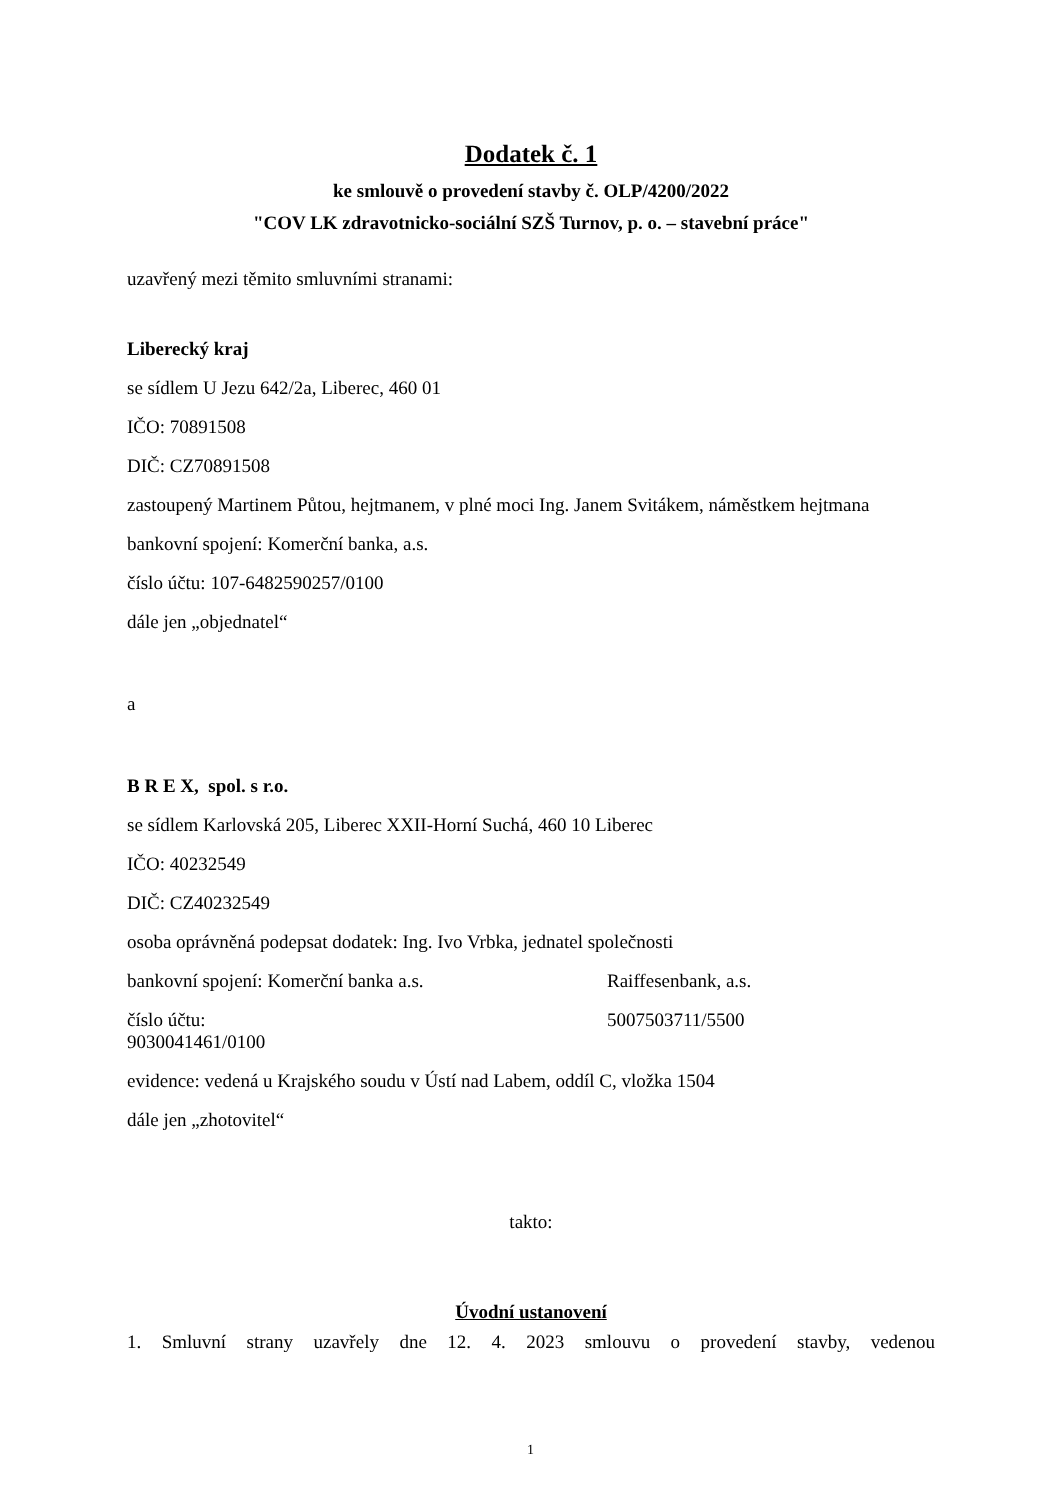Dodatek č. 1
ke smlouvě o provedení stavby č. OLP/4200/2022
"COV LK zdravotnicko-sociální SZŠ Turnov, p. o. – stavební práce"
uzavřený mezi těmito smluvními stranami:
Liberecký kraj
se sídlem U Jezu 642/2a, Liberec, 460 01
IČO: 70891508
DIČ: CZ70891508
zastoupený Martinem Půtou, hejtmanem, v plné moci Ing. Janem Svitákem, náměstkem hejtmana
bankovní spojení: Komerční banka, a.s.
číslo účtu: 107-6482590257/0100
dále jen „objednatel“
a
B R E X, spol. s r.o.
se sídlem Karlovská 205, Liberec XXII-Horní Suchá, 460 10 Liberec
IČO: 40232549
DIČ: CZ40232549
osoba oprávněná podepsat dodatek: Ing. Ivo Vrbka, jednatel společnosti
bankovní spojení: Komerční banka a.s. Raiffesenbank, a.s.
číslo účtu: 9030041461/0100 5007503711/5500
evidence: vedená u Krajského soudu v Ústí nad Labem, oddíl C, vložka 1504
dále jen „zhotovitel“
takto:
Úvodní ustanovení
1. Smluvní strany uzavřely dne 12. 4. 2023 smlouvu o provedení stavby, vedenou
1